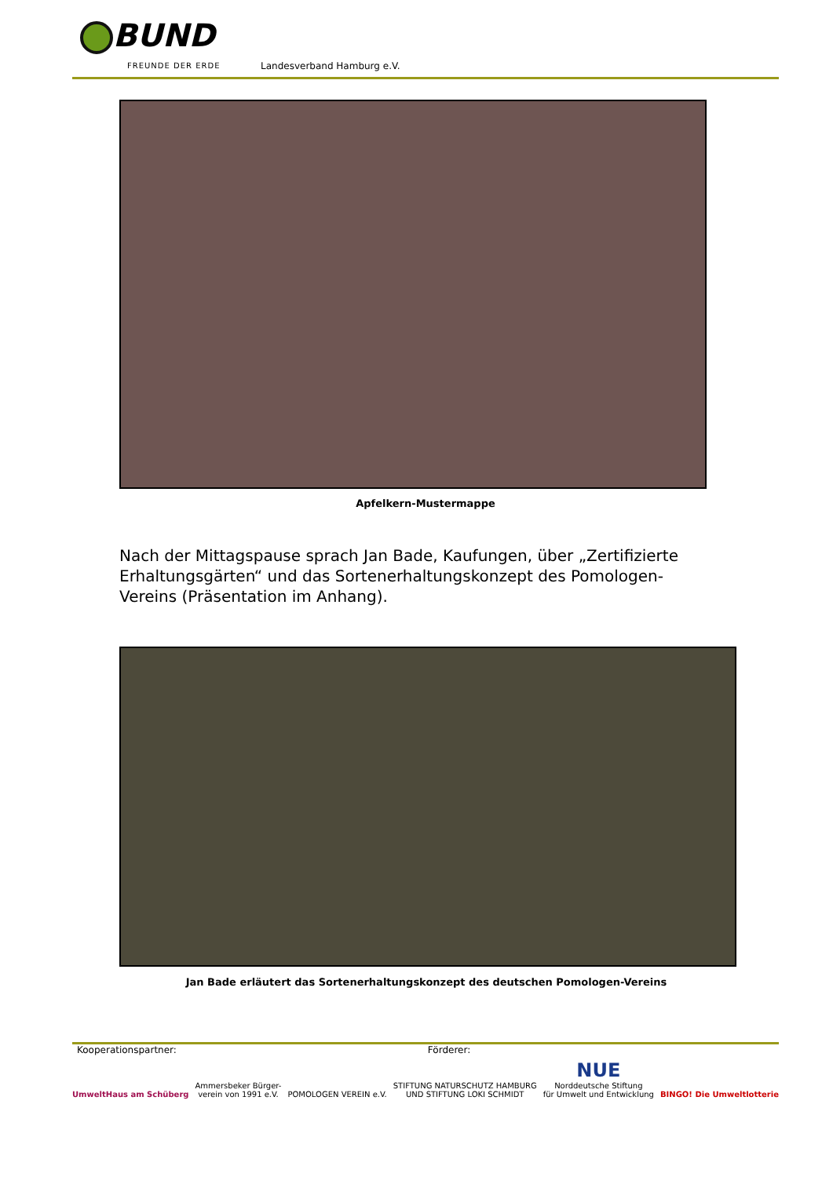BUND
FREUNDE DER ERDE Landesverband Hamburg e.V.
Apfelkern-Mustermappe
Nach der Mittagspause sprach Jan Bade, Kaufungen, über „Zertifizierte Erhaltungsgärten“ und das Sortenerhaltungskonzept des Pomologen-Vereins (Präsentation im Anhang).
Jan Bade erläutert das Sortenerhaltungskonzept des deutschen Pomologen-Vereins
Kooperationspartner: Förderer:
UmweltHaus am Schüberg
Ammersbeker Bürger-
verein von 1991 e.V.
POMOLOGEN VEREIN e.V.
STIFTUNG NATURSCHUTZ HAMBURG
UND STIFTUNG LOKI SCHMIDT
NUE
Norddeutsche Stiftung
für Umwelt und Entwicklung
BINGO! Die Umweltlotterie